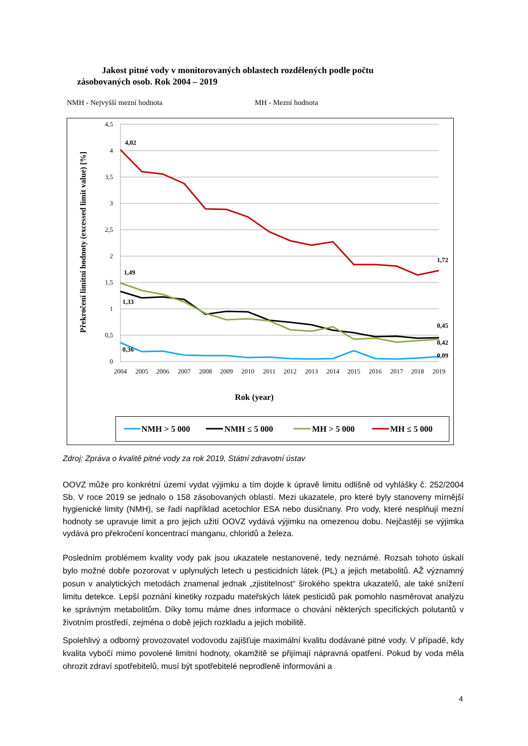Jakost pitné vody v monitorovaných oblastech rozdělených podle počtu zásobovaných osob. Rok 2004 – 2019
NMH - Nejvyšší mezní hodnota MH - Mezní hodnota
4,5
4
3,5
3
2,5
2
1,5
1
0,5
0
2004
2005
2006
2007
2008
2009
2010
2011
2012
2013
2014
2015
2016
2017
2018
2019
Rok (year)
Překročení limitní hodnoty (excessed limit value) [%]
4,02
1,49
1,33
0,36
1,72
0,45
0,42
0,09
NMH > 5 000
NMH ≤ 5 000
MH > 5 000
MH ≤ 5 000
Zdroj: Zpráva o kvalitě pitné vody za rok 2019, Státní zdravotní ústav
OOVZ může pro konkrétní území vydat výjimku a tím dojde k úpravě limitu odlišně od vyhlášky č. 252/2004 Sb. V roce 2019 se jednalo o 158 zásobovaných oblastí. Mezi ukazatele, pro které byly stanoveny mírnější hygienické limity (NMH), se řadí například acetochlor ESA nebo dusičnany. Pro vody, které nesplňují mezní hodnoty se upravuje limit a pro jejich užití OOVZ vydává výjimku na omezenou dobu. Nejčastěji se výjimka vydává pro překročení koncentrací manganu, chloridů a železa.
Posledním problémem kvality vody pak jsou ukazatele nestanovené, tedy neznámé. Rozsah tohoto úskalí bylo možné dobře pozorovat v uplynulých letech u pesticidních látek (PL) a jejich metabolitů. AŽ významný posun v analytických metodách znamenal jednak „zjistitelnost“ širokého spektra ukazatelů, ale také snížení limitu detekce. Lepší poznání kinetiky rozpadu mateřských látek pesticidů pak pomohlo nasměrovat analýzu ke správným metabolitům. Díky tomu máme dnes informace o chování některých specifických polutantů v životním prostředí, zejména o době jejich rozkladu a jejich mobilitě.
Spolehlivý a odborný provozovatel vodovodu zajišťuje maximální kvalitu dodávané pitné vody. V případě, kdy kvalita vybočí mimo povolené limitní hodnoty, okamžitě se přijímají nápravná opatření. Pokud by voda měla ohrozit zdraví spotřebitelů, musí být spotřebitelé neprodleně informováni a
4